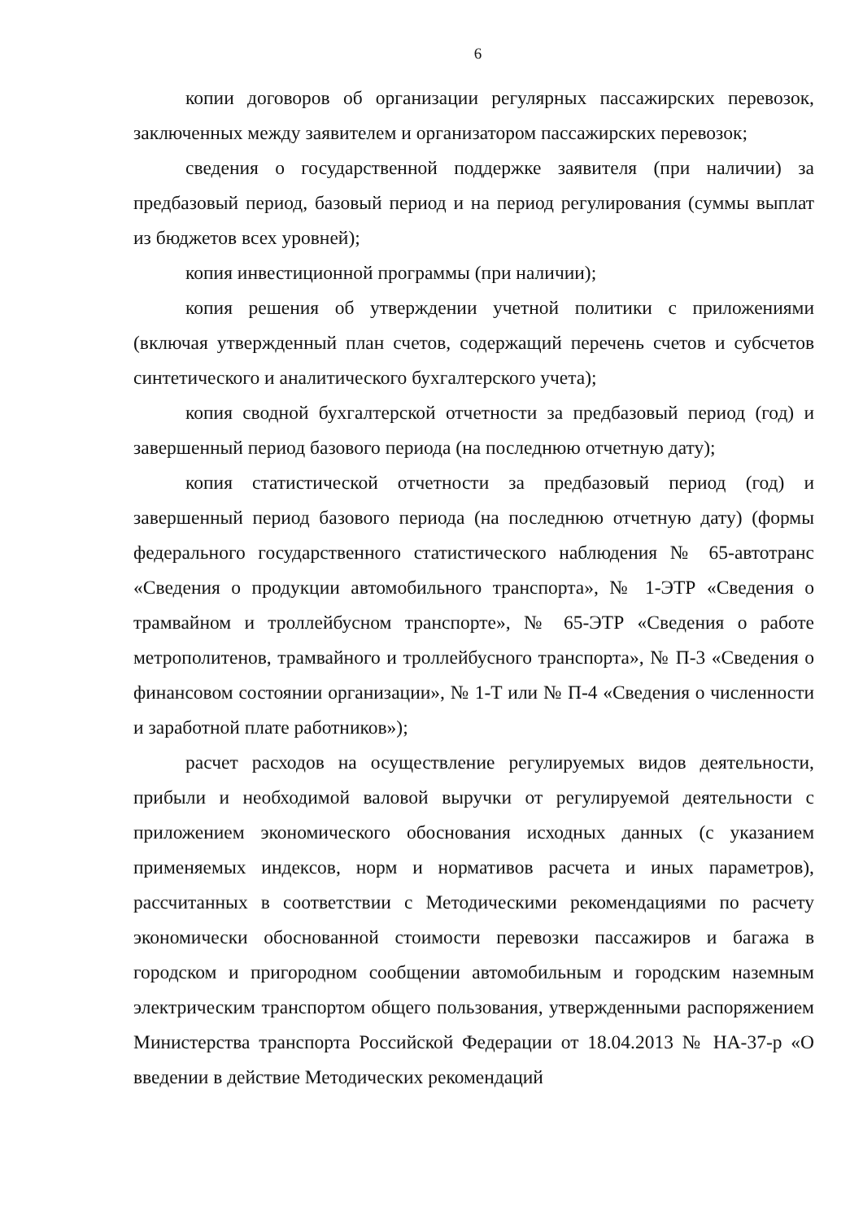6
копии договоров об организации регулярных пассажирских перевозок, заключенных между заявителем и организатором пассажирских перевозок;
сведения о государственной поддержке заявителя (при наличии) за предбазовый период, базовый период и на период регулирования (суммы выплат из бюджетов всех уровней);
копия инвестиционной программы (при наличии);
копия решения об утверждении учетной политики с приложениями (включая утвержденный план счетов, содержащий перечень счетов и субсчетов синтетического и аналитического бухгалтерского учета);
копия сводной бухгалтерской отчетности за предбазовый период (год) и завершенный период базового периода (на последнюю отчетную дату);
копия статистической отчетности за предбазовый период (год) и завершенный период базового периода (на последнюю отчетную дату) (формы федерального государственного статистического наблюдения № 65-автотранс «Сведения о продукции автомобильного транспорта», № 1-ЭТР «Сведения о трамвайном и троллейбусном транспорте», № 65-ЭТР «Сведения о работе метрополитенов, трамвайного и троллейбусного транспорта», № П-3 «Сведения о финансовом состоянии организации», № 1-Т или № П-4 «Сведения о численности и заработной плате работников»);
расчет расходов на осуществление регулируемых видов деятельности, прибыли и необходимой валовой выручки от регулируемой деятельности с приложением экономического обоснования исходных данных (с указанием применяемых индексов, норм и нормативов расчета и иных параметров), рассчитанных в соответствии с Методическими рекомендациями по расчету экономически обоснованной стоимости перевозки пассажиров и багажа в городском и пригородном сообщении автомобильным и городским наземным электрическим транспортом общего пользования, утвержденными распоряжением Министерства транспорта Российской Федерации от 18.04.2013 № НА-37-р «О введении в действие Методических рекомендаций